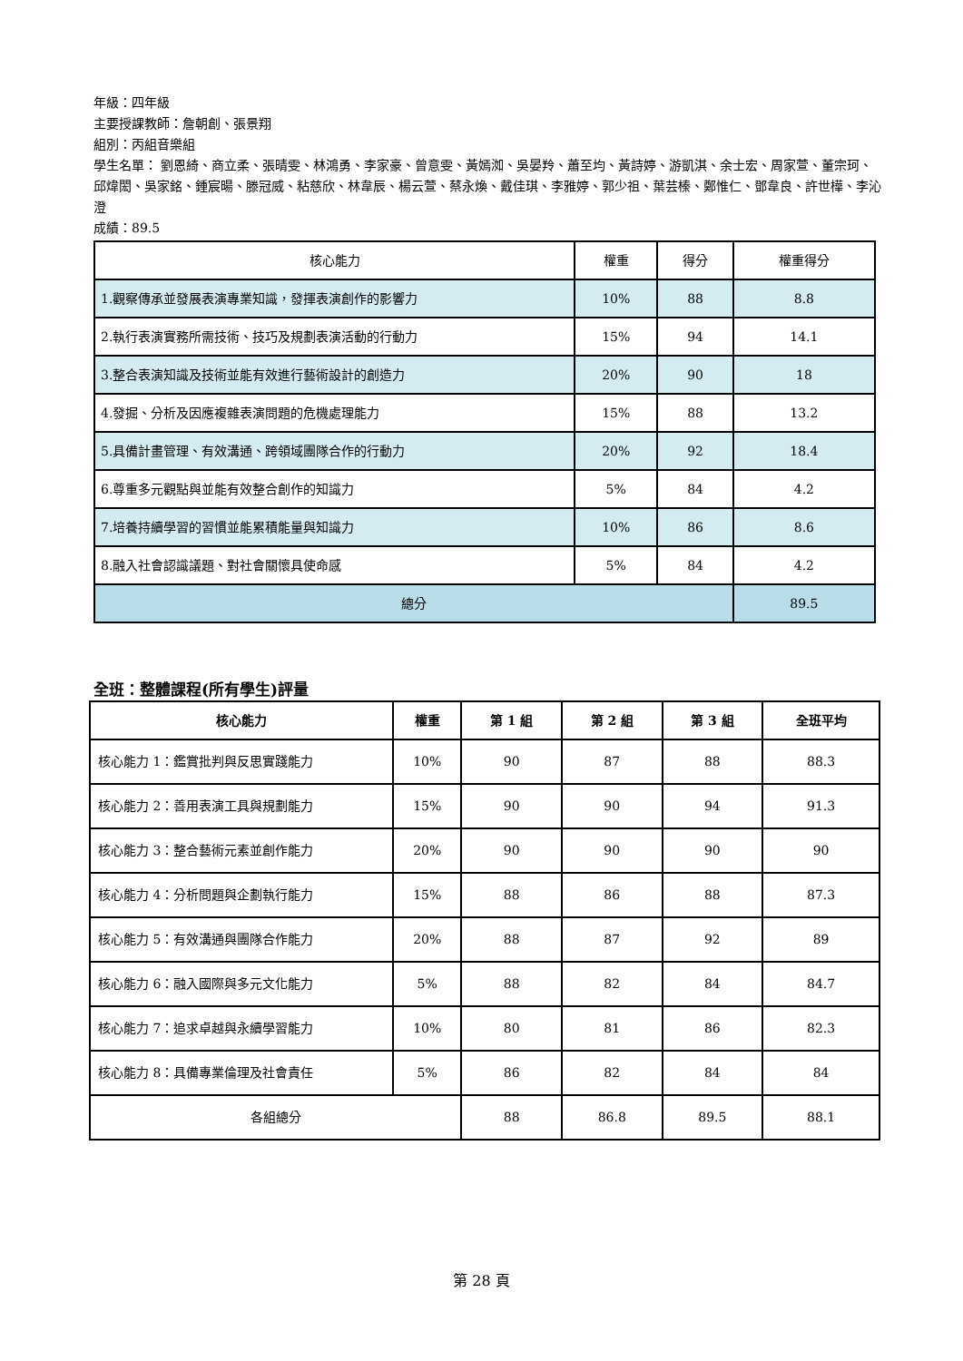年級：四年級
主要授課教師：詹朝創、張景翔
組別：丙組音樂組
學生名單： 劉恩綺、商立柔、張晴雯、林鴻勇、李家豪、曾意雯、黃嫣洳、吳晏羚、蕭至均、黃詩婷、游凱淇、余士宏、周家萱、董宗珂、邱煒閎、吳家銘、鍾宸暘、滕冠威、粘慈欣、林韋辰、楊云萱、蔡永煥、戴佳琪、李雅婷、郭少祖、葉芸榛、鄭惟仁、鄧韋良、許世樺、李沁澄
成績：89.5
| 核心能力 | 權重 | 得分 | 權重得分 |
| 1.觀察傳承並發展表演專業知識，發揮表演創作的影響力 | 10% | 88 | 8.8 |
| 2.執行表演實務所需技術、技巧及規劃表演活動的行動力 | 15% | 94 | 14.1 |
| 3.整合表演知識及技術並能有效進行藝術設計的創造力 | 20% | 90 | 18 |
| 4.發掘、分析及因應複雜表演問題的危機處理能力 | 15% | 88 | 13.2 |
| 5.具備計畫管理、有效溝通、跨領域團隊合作的行動力 | 20% | 92 | 18.4 |
| 6.尊重多元觀點與並能有效整合創作的知識力 | 5% | 84 | 4.2 |
| 7.培養持續學習的習慣並能累積能量與知識力 | 10% | 86 | 8.6 |
| 8.融入社會認識議題、對社會關懷具使命感 | 5% | 84 | 4.2 |
| 總分 | | | 89.5 |
全班：整體課程(所有學生)評量
| 核心能力 | 權重 | 第 1 組 | 第 2 組 | 第 3 組 | 全班平均 |
| --- | --- | --- | --- | --- | --- |
| 核心能力 1：鑑賞批判與反思實踐能力 | 10% | 90 | 87 | 88 | 88.3 |
| 核心能力 2：善用表演工具與規劃能力 | 15% | 90 | 90 | 94 | 91.3 |
| 核心能力 3：整合藝術元素並創作能力 | 20% | 90 | 90 | 90 | 90 |
| 核心能力 4：分析問題與企劃執行能力 | 15% | 88 | 86 | 88 | 87.3 |
| 核心能力 5：有效溝通與團隊合作能力 | 20% | 88 | 87 | 92 | 89 |
| 核心能力 6：融入國際與多元文化能力 | 5% | 88 | 82 | 84 | 84.7 |
| 核心能力 7：追求卓越與永續學習能力 | 10% | 80 | 81 | 86 | 82.3 |
| 核心能力 8：具備專業倫理及社會責任 | 5% | 86 | 82 | 84 | 84 |
| 各組總分 | | 88 | 86.8 | 89.5 | 88.1 |
第 28 頁